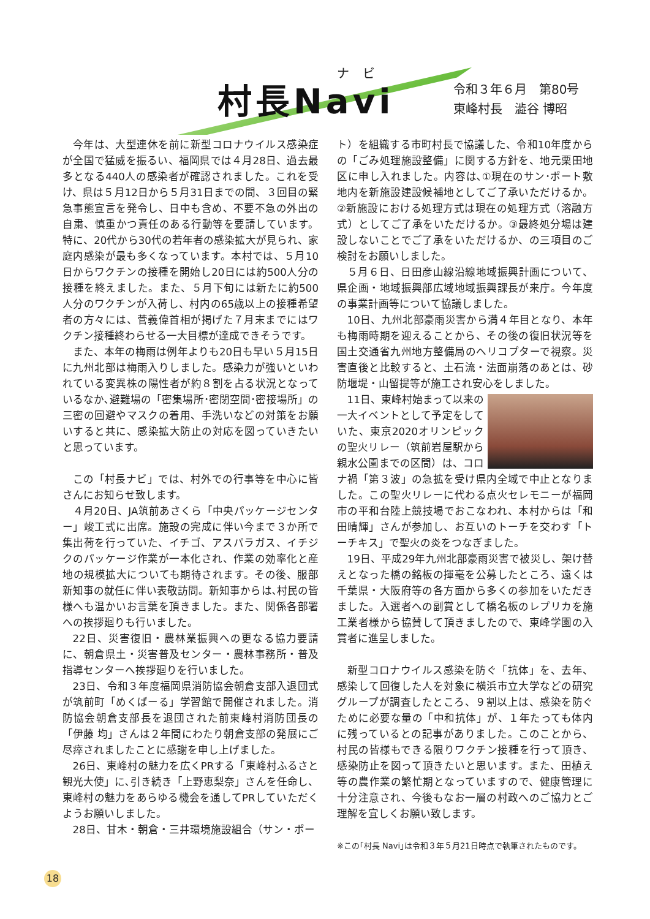ナビ
村長Navi
令和３年６月　第80号
東峰村長　澁谷 博昭
今年は、大型連休を前に新型コロナウイルス感染症が全国で猛威を振るい、福岡県では４月28日、過去最多となる440人の感染者が確認されました。これを受け、県は５月12日から５月31日までの間、３回目の緊急事態宣言を発令し、日中も含め、不要不急の外出の自粛、慎重かつ責任のある行動等を要請しています。特に、20代から30代の若年者の感染拡大が見られ、家庭内感染が最も多くなっています。本村では、５月10日からワクチンの接種を開始し20日には約500人分の接種を終えました。また、５月下旬には新たに約500人分のワクチンが入荷し、村内の65歳以上の接種希望者の方々には、菅義偉首相が掲げた７月末までにはワクチン接種終わらせる一大目標が達成できそうです。
また、本年の梅雨は例年よりも20日も早い５月15日に九州北部は梅雨入りしました。感染力が強いといわれている変異株の陽性者が約８割を占る状況となっているなか､避難場の「密集場所･密閉空間･密接場所」の三密の回避やマスクの着用、手洗いなどの対策をお願いすると共に、感染拡大防止の対応を図っていきたいと思っています。
この「村長ナビ」では、村外での行事等を中心に皆さんにお知らせ致します。
４月20日、JA筑前あさくら「中央パッケージセンター」竣工式に出席。施設の完成に伴い今まで３か所で集出荷を行っていた、イチゴ、アスパラガス、イチジクのパッケージ作業が一本化され、作業の効率化と産地の規模拡大についても期待されます。その後、服部新知事の就任に伴い表敬訪問。新知事からは､村民の皆様へも温かいお言葉を頂きました。また、関係各部署への挨拶廻りも行いました。
22日、災害復旧・農林業振興への更なる協力要請に、朝倉県土・災害普及センター・農林事務所・普及指導センターへ挨拶廻りを行いました。
23日、令和３年度福岡県消防協会朝倉支部入退団式が筑前町「めくばーる」学習館で開催されました。消防協会朝倉支部長を退団された前東峰村消防団長の「伊藤 均」さんは２年間にわたり朝倉支部の発展にご尽瘁されましたことに感謝を申し上げました。
26日、東峰村の魅力を広くPRする「東峰村ふるさと観光大使」に､引き続き「上野恵梨奈」さんを任命し、東峰村の魅力をあらゆる機会を通してPRしていただくようお願いしました。
28日、甘木・朝倉・三井環境施設組合（サン・ポー
ト）を組織する市町村長で協議した、令和10年度からの「ごみ処理施設整備」に関する方針を、地元栗田地区に申し入れました。内容は､①現在のサン･ポート敷地内を新施設建設候補地としてご了承いただけるか。②新施設における処理方式は現在の処理方式（溶融方式）としてご了承をいただけるか。③最終処分場は建設しないことでご了承をいただけるか、の三項目のご検討をお願いしました。
５月６日、日田彦山線沿線地域振興計画について、県企画・地域振興部広域地域振興課長が来庁。今年度の事業計画等について協議しました。
10日、九州北部豪雨災害から満４年目となり、本年も梅雨時期を迎えることから、その後の復旧状況等を国土交通省九州地方整備局のヘリコプターで視察。災害直後と比較すると、土石流・法面崩落のあとは、砂防堰堤・山留提等が施工され安心をしました。
11日、東峰村始まって以来の一大イベントとして予定をしていた、東京2020オリンピックの聖火リレー（筑前岩屋駅から親水公園までの区間）は、コロナ禍「第３波」の急拡を受け県内全域で中止となりました。この聖火リレーに代わる点火セレモニーが福岡市の平和台陸上競技場でおこなわれ、本村からは「和田晴輝」さんが参加し、お互いのトーチを交わす「トーチキス」で聖火の炎をつなぎました。
19日、平成29年九州北部豪雨災害で被災し、架け替えとなった橋の銘板の揮毫を公募したところ、遠くは千葉県・大阪府等の各方面から多くの参加をいただきました。入選者への副賞として橋名板のレプリカを施工業者様から協賛して頂きましたので、東峰学園の入賞者に進呈しました。
新型コロナウイルス感染を防ぐ「抗体」を、去年、感染して回復した人を対象に横浜市立大学などの研究グループが調査したところ、９割以上は、感染を防ぐために必要な量の「中和抗体」が、１年たっても体内に残っているとの記事がありました。このことから、村民の皆様もできる限りワクチン接種を行って頂き、感染防止を図って頂きたいと思います。また、田植え等の農作業の繁忙期となっていますので、健康管理に十分注意され、今後もなお一層の村政へのご協力とご理解を宜しくお願い致します。
※この｢村長 Navi｣は令和３年５月21日時点で執筆されたものです。
18